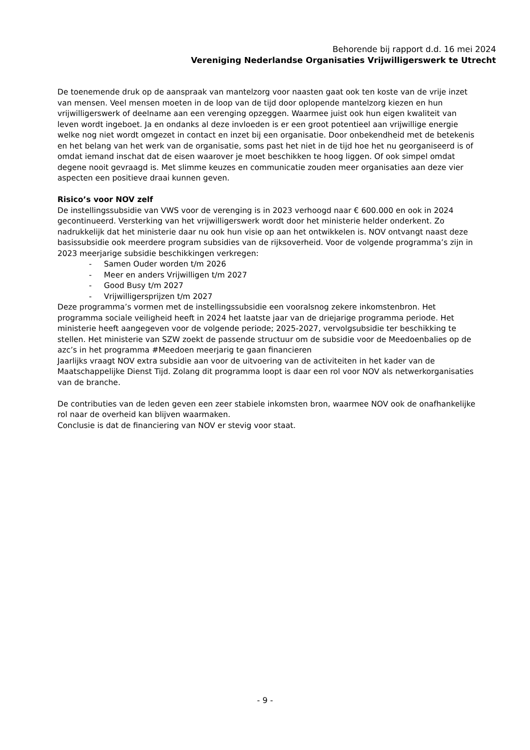Behorende bij rapport d.d. 16 mei 2024
Vereniging Nederlandse Organisaties Vrijwilligerswerk te Utrecht
De toenemende druk op de aanspraak van mantelzorg voor naasten gaat ook ten koste van de vrije inzet van mensen. Veel mensen moeten in de loop van de tijd door oplopende mantelzorg kiezen en hun vrijwilligerswerk of deelname aan een verenging opzeggen. Waarmee juist ook hun eigen kwaliteit van leven wordt ingeboet. Ja en ondanks al deze invloeden is er een groot potentieel aan vrijwillige energie welke nog niet wordt omgezet in contact en inzet bij een organisatie. Door onbekendheid met de betekenis en het belang van het werk van de organisatie, soms past het niet in de tijd hoe het nu georganiseerd is of omdat iemand inschat dat de eisen waarover je moet beschikken te hoog liggen. Of ook simpel omdat degene nooit gevraagd is. Met slimme keuzes en communicatie zouden meer organisaties aan deze vier aspecten een positieve draai kunnen geven.
Risico’s voor NOV zelf
De instellingssubsidie van VWS voor de verenging is in 2023 verhoogd naar € 600.000 en ook in 2024 gecontinueerd. Versterking van het vrijwilligerswerk wordt door het ministerie helder onderkent. Zo nadrukkelijk dat het ministerie daar nu ook hun visie op aan het ontwikkelen is. NOV ontvangt naast deze basissubsidie ook meerdere program subsidies van de rijksoverheid. Voor de volgende programma’s zijn in 2023 meerjarige subsidie beschikkingen verkregen:
- Samen Ouder worden t/m 2026
- Meer en anders Vrijwilligen t/m 2027
- Good Busy t/m 2027
- Vrijwilligersprijzen t/m 2027
Deze programma’s vormen met de instellingssubsidie een vooralsnog zekere inkomstenbron. Het programma sociale veiligheid heeft in 2024 het laatste jaar van de driejarige programma periode. Het ministerie heeft aangegeven voor de volgende periode; 2025-2027, vervolgsubsidie ter beschikking te stellen. Het ministerie van SZW zoekt de passende structuur om de subsidie voor de Meedoenbalies op de azc’s in het programma #Meedoen meerjarig te gaan financieren
Jaarlijks vraagt NOV extra subsidie aan voor de uitvoering van de activiteiten in het kader van de Maatschappelijke Dienst Tijd. Zolang dit programma loopt is daar een rol voor NOV als netwerkorganisaties van de branche.
De contributies van de leden geven een zeer stabiele inkomsten bron, waarmee NOV ook de onafhankelijke rol naar de overheid kan blijven waarmaken.
Conclusie is dat de financiering van NOV er stevig voor staat.
- 9 -